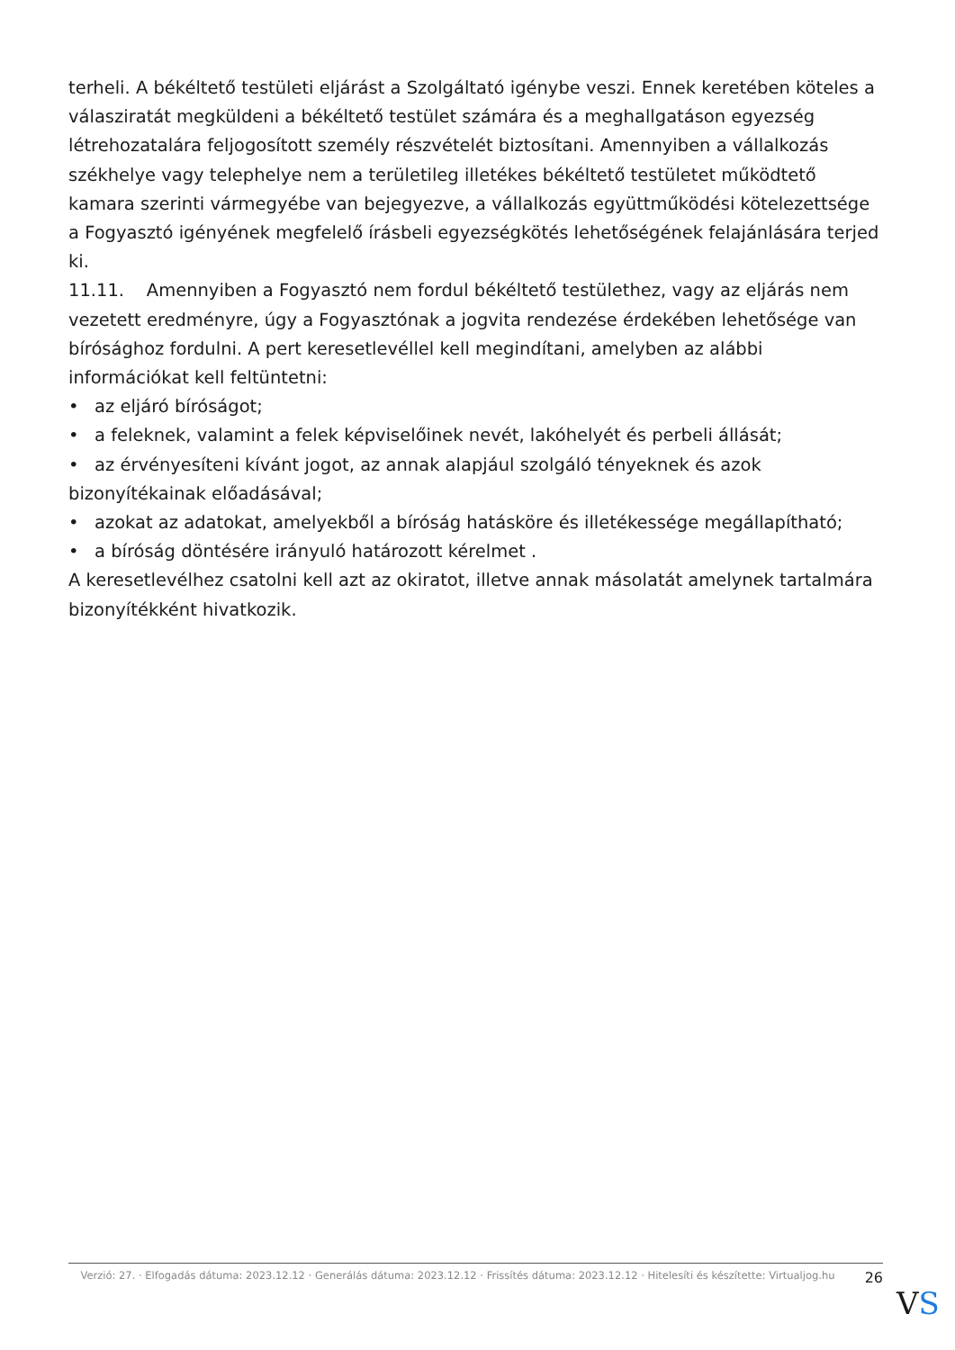terheli. A békéltető testületi eljárást a Szolgáltató igénybe veszi. Ennek keretében köteles a válasziratát megküldeni a békéltető testület számára és a meghallgatáson egyezség létrehozatalára feljogosított személy részvételét biztosítani. Amennyiben a vállalkozás székhelye vagy telephelye nem a területileg illetékes békéltető testületet működtető kamara szerinti vármegyébe van bejegyezve, a vállalkozás együttműködési kötelezettsége a Fogyasztó igényének megfelelő írásbeli egyezségkötés lehetőségének felajánlására terjed ki.
11.11. Amennyiben a Fogyasztó nem fordul békéltető testülethez, vagy az eljárás nem vezetett eredményre, úgy a Fogyasztónak a jogvita rendezése érdekében lehetősége van bírósághoz fordulni. A pert keresetlevéllel kell megindítani, amelyben az alábbi információkat kell feltüntetni:
• az eljáró bíróságot;
• a feleknek, valamint a felek képviselőinek nevét, lakóhelyét és perbeli állását;
• az érvényesíteni kívánt jogot, az annak alapjául szolgáló tényeknek és azok bizonyítékainak előadásával;
• azokat az adatokat, amelyekből a bíróság hatásköre és illetékessége megállapítható;
• a bíróság döntésére irányuló határozott kérelmet .
A keresetlevélhez csatolni kell azt az okiratot, illetve annak másolatát amelynek tartalmára bizonyítékként hivatkozik.
Verzió: 27. · Elfogadás dátuma: 2023.12.12 · Generálás dátuma: 2023.12.12 · Frissítés dátuma: 2023.12.12 · Hitelesíti és készítette: Virtualjog.hu
26
VS